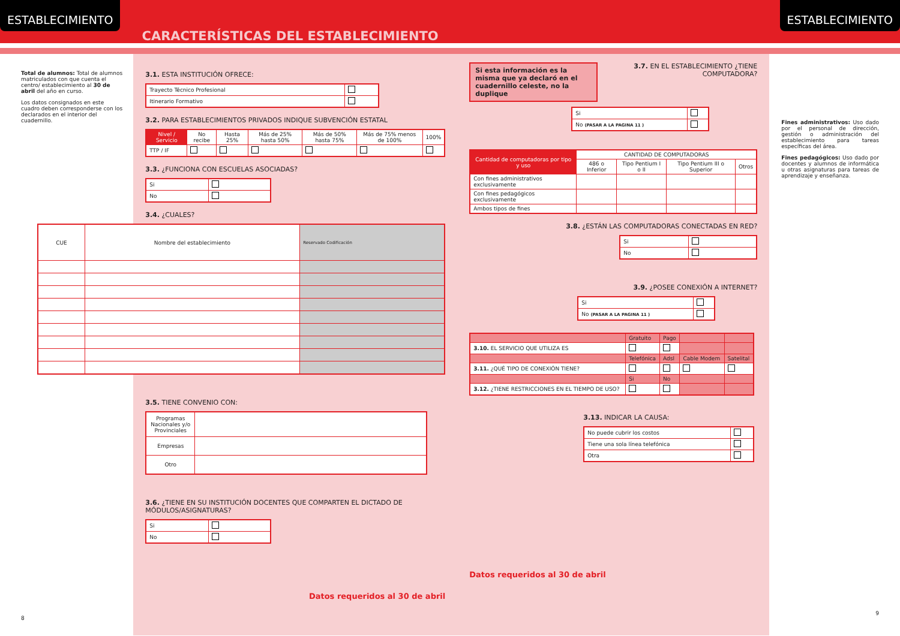ESTABLECIMIENTO
CARACTERÍSTICAS DEL ESTABLECIMIENTO
ESTABLECIMIENTO
Total de alumnos: Total de alumnos matriculados con que cuenta el centro/ establecimiento al 30 de abril del año en curso.
Los datos consignados en este cuadro deben corresponderse con los declarados en el interior del cuadernillo.
8
3.1. ESTA INSTITUCIÓN OFRECE:
| Trayecto Técnico Profesional | |
| Itinerario Formativo | |
3.2. PARA ESTABLECIMIENTOS PRIVADOS INDIQUE SUBVENCIÓN ESTATAL
| Nivel / Servicio | No recibe | Hasta 25% | Más de 25% hasta 50% | Más de 50% hasta 75% | Más de 75% menos de 100% | 100% |
| --- | --- | --- | --- | --- | --- | --- |
| TTP / IF | | | | | | |
3.3. ¿FUNCIONA CON ESCUELAS ASOCIADAS?
| Si | |
| No | |
3.4. ¿CUALES?
| CUE | Nombre del establecimiento | Reservado Codificación |
3.5. TIENE CONVENIO CON:
| Programas Nacionales y/o Provinciales | |
| Empresas | |
| Otro | |
3.6. ¿TIENE EN SU INSTITUCIÓN DOCENTES QUE COMPARTEN EL DICTADO DE MÓDULOS/ASIGNATURAS?
| Si | |
| No | |
Datos requeridos al 30 de abril
Si esta información es la misma que ya declaró en el cuadernillo celeste, no la duplique
3.7. EN EL ESTABLECIMIENTO ¿TIENE COMPUTADORA?
| Si | |
| No (PASAR A LA PAGINA 11 ) | |
| Cantidad de computadoras por tipo y uso | CANTIDAD DE COMPUTADORAS | | | |
| --- | --- | --- | --- | --- |
| | 486 o Inferior | Tipo Pentium I o II | Tipo Pentium III o Superior | Otros |
| Con fines administrativos exclusivamente | | | | |
| Con fines pedagógicos exclusivamente | | | | |
| Ambos tipos de fines | | | | |
3.8. ¿ESTÁN LAS COMPUTADORAS CONECTADAS EN RED?
| Si | |
| No | |
3.9. ¿POSEE CONEXIÓN A INTERNET?
| Si | |
| No (PASAR A LA PAGINA 11 ) | |
| | Gratuito | Pago | | |
| 3.10. EL SERVICIO QUE UTILIZA ES | | | | |
| | Telefónica | Adsl | Cable Modem | Satelital |
| 3.11. ¿QUÉ TIPO DE CONEXIÓN TIENE? | | | | |
| | Si | No | | |
| 3.12. ¿TIENE RESTRICCIONES EN EL TIEMPO DE USO? | | | | |
3.13. INDICAR LA CAUSA:
| No puede cubrir los costos | |
| Tiene una sola línea telefónica | |
| Otra | |
Datos requeridos al 30 de abril
Fines administrativos: Uso dado por el personal de dirección, gestión o administración del establecimiento para tareas específicas del área.
Fines pedagógicos: Uso dado por docentes y alumnos de informática u otras asignaturas para tareas de aprendizaje y enseñanza.
9